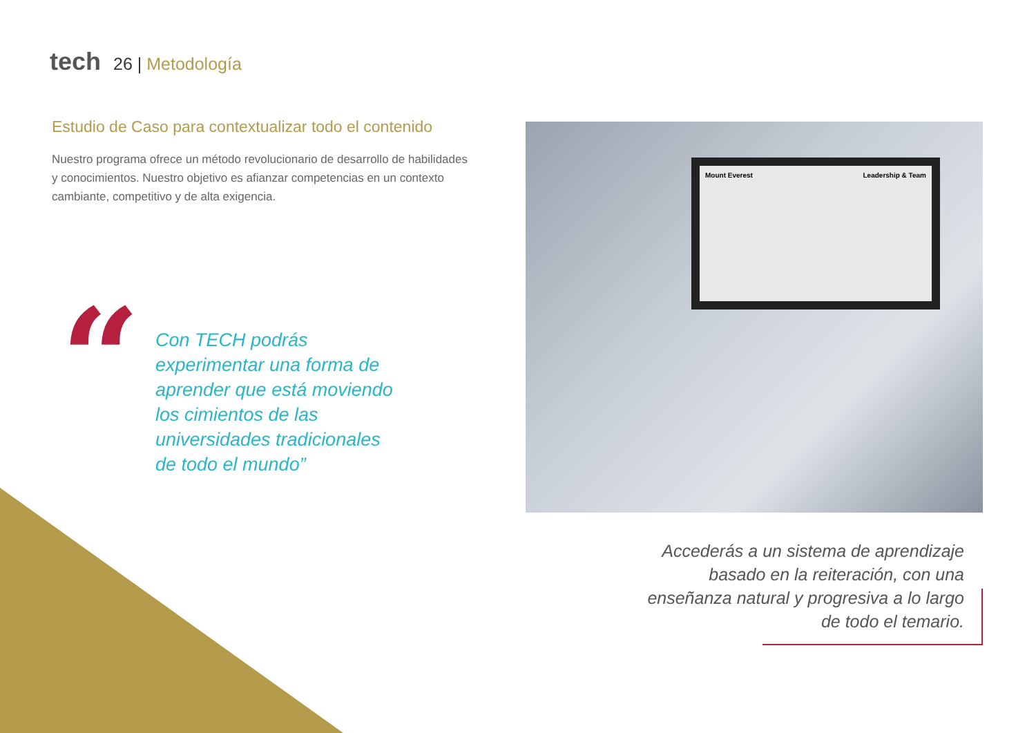tech 26 | Metodología
Estudio de Caso para contextualizar todo el contenido
Nuestro programa ofrece un método revolucionario de desarrollo de habilidades y conocimientos. Nuestro objetivo es afianzar competencias en un contexto cambiante, competitivo y de alta exigencia.
“
Con TECH podrás experimentar una forma de aprender que está moviendo los cimientos de las universidades tradicionales de todo el mundo”
Mount Everest Leadership & Team
Accederás a un sistema de aprendizaje basado en la reiteración, con una enseñanza natural y progresiva a lo largo de todo el temario.